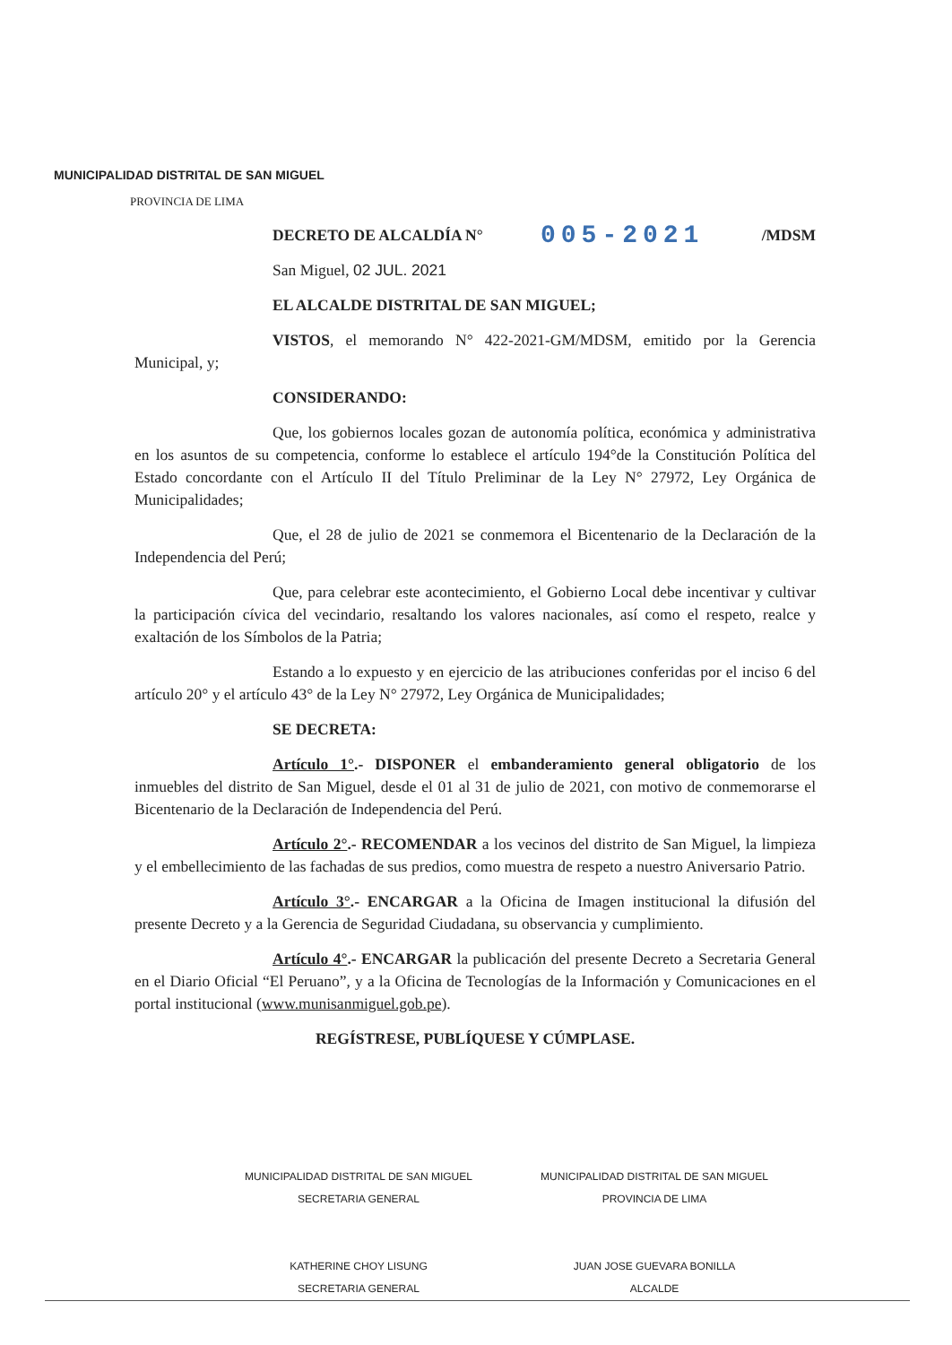MUNICIPALIDAD DISTRITAL DE SAN MIGUEL
PROVINCIA DE LIMA
DECRETO DE ALCALDÍA N° 005-2021 /MDSM
San Miguel, 02 JUL. 2021
EL ALCALDE DISTRITAL DE SAN MIGUEL;
VISTOS, el memorando N° 422-2021-GM/MDSM, emitido por la Gerencia Municipal, y;
CONSIDERANDO:
Que, los gobiernos locales gozan de autonomía política, económica y administrativa en los asuntos de su competencia, conforme lo establece el artículo 194°de la Constitución Política del Estado concordante con el Artículo II del Título Preliminar de la Ley N° 27972, Ley Orgánica de Municipalidades;
Que, el 28 de julio de 2021 se conmemora el Bicentenario de la Declaración de la Independencia del Perú;
Que, para celebrar este acontecimiento, el Gobierno Local debe incentivar y cultivar la participación cívica del vecindario, resaltando los valores nacionales, así como el respeto, realce y exaltación de los Símbolos de la Patria;
Estando a lo expuesto y en ejercicio de las atribuciones conferidas por el inciso 6 del artículo 20° y el artículo 43° de la Ley N° 27972, Ley Orgánica de Municipalidades;
SE DECRETA:
Artículo 1°.- DISPONER el embanderamiento general obligatorio de los inmuebles del distrito de San Miguel, desde el 01 al 31 de julio de 2021, con motivo de conmemorarse el Bicentenario de la Declaración de Independencia del Perú.
Artículo 2°.- RECOMENDAR a los vecinos del distrito de San Miguel, la limpieza y el embellecimiento de las fachadas de sus predios, como muestra de respeto a nuestro Aniversario Patrio.
Artículo 3°.- ENCARGAR a la Oficina de Imagen institucional la difusión del presente Decreto y a la Gerencia de Seguridad Ciudadana, su observancia y cumplimiento.
Artículo 4°.- ENCARGAR la publicación del presente Decreto a Secretaria General en el Diario Oficial “El Peruano”, y a la Oficina de Tecnologías de la Información y Comunicaciones en el portal institucional (www.munisanmiguel.gob.pe).
REGÍSTRESE, PUBLÍQUESE Y CÚMPLASE.
MUNICIPALIDAD DISTRITAL DE SAN MIGUEL
SECRETARIA GENERAL
KATHERINE CHOY LISUNG
SECRETARIA GENERAL
MUNICIPALIDAD DISTRITAL DE SAN MIGUEL
PROVINCIA DE LIMA
JUAN JOSE GUEVARA BONILLA
ALCALDE